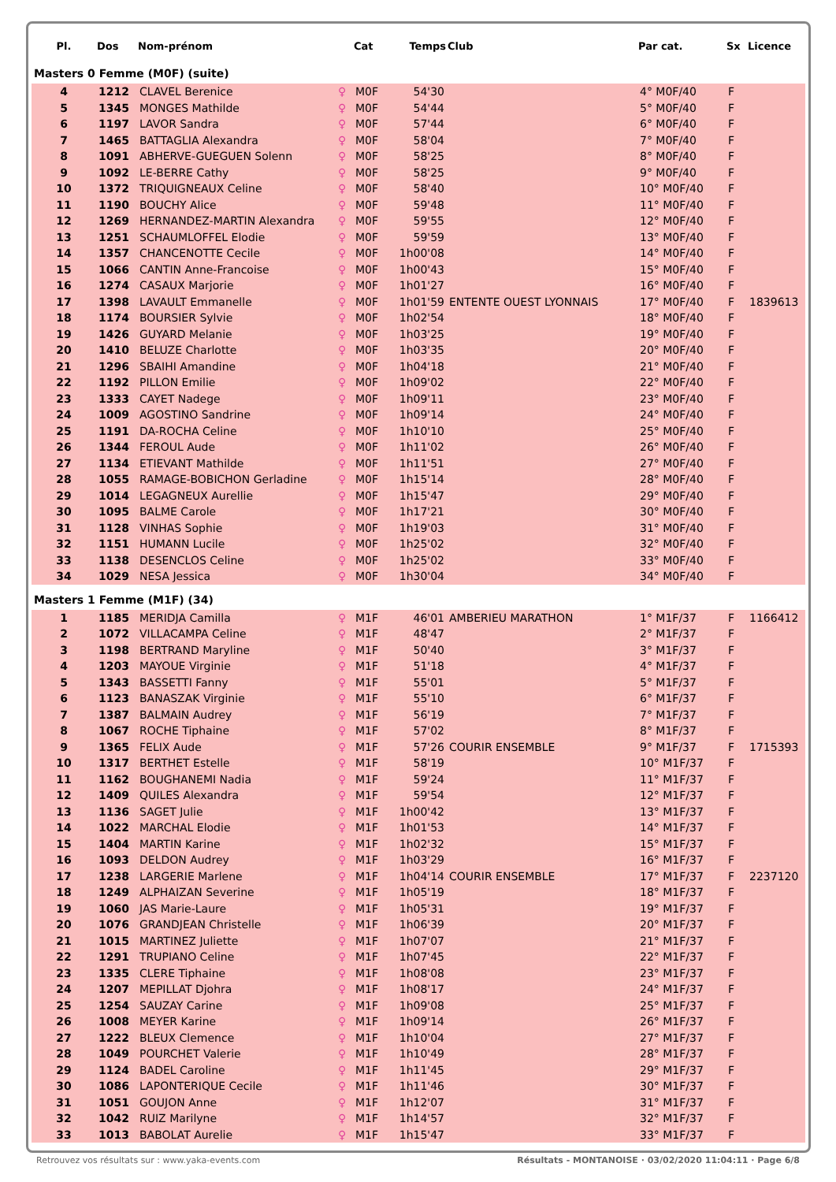| Pl. | Dos | Nom-prénom | | Cat | Temps | Club | Par cat. | Sx | Licence |
| --- | --- | --- | --- | --- | --- | --- | --- | --- | --- |
| Masters 0 Femme (M0F) (suite) | | | | | | | | | |
| 4 | 1212 | CLAVEL Berenice | ♀ | M0F | 54'30 | | 4° M0F/40 | F | |
| 5 | 1345 | MONGES Mathilde | ♀ | M0F | 54'44 | | 5° M0F/40 | F | |
| 6 | 1197 | LAVOR Sandra | ♀ | M0F | 57'44 | | 6° M0F/40 | F | |
| 7 | 1465 | BATTAGLIA Alexandra | ♀ | M0F | 58'04 | | 7° M0F/40 | F | |
| 8 | 1091 | ABHERVE-GUEGUEN Solenn | ♀ | M0F | 58'25 | | 8° M0F/40 | F | |
| 9 | 1092 | LE-BERRE Cathy | ♀ | M0F | 58'25 | | 9° M0F/40 | F | |
| 10 | 1372 | TRIQUIGNEAUX Celine | ♀ | M0F | 58'40 | | 10° M0F/40 | F | |
| 11 | 1190 | BOUCHY Alice | ♀ | M0F | 59'48 | | 11° M0F/40 | F | |
| 12 | 1269 | HERNANDEZ-MARTIN Alexandra | ♀ | M0F | 59'55 | | 12° M0F/40 | F | |
| 13 | 1251 | SCHAUMLOFFEL Elodie | ♀ | M0F | 59'59 | | 13° M0F/40 | F | |
| 14 | 1357 | CHANCENOTTE Cecile | ♀ | M0F | 1h00'08 | | 14° M0F/40 | F | |
| 15 | 1066 | CANTIN Anne-Francoise | ♀ | M0F | 1h00'43 | | 15° M0F/40 | F | |
| 16 | 1274 | CASAUX Marjorie | ♀ | M0F | 1h01'27 | | 16° M0F/40 | F | |
| 17 | 1398 | LAVAULT Emmanelle | ♀ | M0F | 1h01'59 | ENTENTE OUEST LYONNAIS | 17° M0F/40 | F | 1839613 |
| 18 | 1174 | BOURSIER Sylvie | ♀ | M0F | 1h02'54 | | 18° M0F/40 | F | |
| 19 | 1426 | GUYARD Melanie | ♀ | M0F | 1h03'25 | | 19° M0F/40 | F | |
| 20 | 1410 | BELUZE Charlotte | ♀ | M0F | 1h03'35 | | 20° M0F/40 | F | |
| 21 | 1296 | SBAIHI Amandine | ♀ | M0F | 1h04'18 | | 21° M0F/40 | F | |
| 22 | 1192 | PILLON Emilie | ♀ | M0F | 1h09'02 | | 22° M0F/40 | F | |
| 23 | 1333 | CAYET Nadege | ♀ | M0F | 1h09'11 | | 23° M0F/40 | F | |
| 24 | 1009 | AGOSTINO Sandrine | ♀ | M0F | 1h09'14 | | 24° M0F/40 | F | |
| 25 | 1191 | DA-ROCHA Celine | ♀ | M0F | 1h10'10 | | 25° M0F/40 | F | |
| 26 | 1344 | FEROUL Aude | ♀ | M0F | 1h11'02 | | 26° M0F/40 | F | |
| 27 | 1134 | ETIEVANT Mathilde | ♀ | M0F | 1h11'51 | | 27° M0F/40 | F | |
| 28 | 1055 | RAMAGE-BOBICHON Gerladine | ♀ | M0F | 1h15'14 | | 28° M0F/40 | F | |
| 29 | 1014 | LEGAGNEUX Aurellie | ♀ | M0F | 1h15'47 | | 29° M0F/40 | F | |
| 30 | 1095 | BALME Carole | ♀ | M0F | 1h17'21 | | 30° M0F/40 | F | |
| 31 | 1128 | VINHAS Sophie | ♀ | M0F | 1h19'03 | | 31° M0F/40 | F | |
| 32 | 1151 | HUMANN Lucile | ♀ | M0F | 1h25'02 | | 32° M0F/40 | F | |
| 33 | 1138 | DESENCLOS Celine | ♀ | M0F | 1h25'02 | | 33° M0F/40 | F | |
| 34 | 1029 | NESA Jessica | ♀ | M0F | 1h30'04 | | 34° M0F/40 | F | |
| Masters 1 Femme (M1F) (34) | | | | | | | | | |
| 1 | 1185 | MERIDJA Camilla | ♀ | M1F | 46'01 | AMBERIEU MARATHON | 1° M1F/37 | F | 1166412 |
| 2 | 1072 | VILLACAMPA Celine | ♀ | M1F | 48'47 | | 2° M1F/37 | F | |
| 3 | 1198 | BERTRAND Maryline | ♀ | M1F | 50'40 | | 3° M1F/37 | F | |
| 4 | 1203 | MAYOUE Virginie | ♀ | M1F | 51'18 | | 4° M1F/37 | F | |
| 5 | 1343 | BASSETTI Fanny | ♀ | M1F | 55'01 | | 5° M1F/37 | F | |
| 6 | 1123 | BANASZAK Virginie | ♀ | M1F | 55'10 | | 6° M1F/37 | F | |
| 7 | 1387 | BALMAIN Audrey | ♀ | M1F | 56'19 | | 7° M1F/37 | F | |
| 8 | 1067 | ROCHE Tiphaine | ♀ | M1F | 57'02 | | 8° M1F/37 | F | |
| 9 | 1365 | FELIX Aude | ♀ | M1F | 57'26 | COURIR ENSEMBLE | 9° M1F/37 | F | 1715393 |
| 10 | 1317 | BERTHET Estelle | ♀ | M1F | 58'19 | | 10° M1F/37 | F | |
| 11 | 1162 | BOUGHANEMI Nadia | ♀ | M1F | 59'24 | | 11° M1F/37 | F | |
| 12 | 1409 | QUILES Alexandra | ♀ | M1F | 59'54 | | 12° M1F/37 | F | |
| 13 | 1136 | SAGET Julie | ♀ | M1F | 1h00'42 | | 13° M1F/37 | F | |
| 14 | 1022 | MARCHAL Elodie | ♀ | M1F | 1h01'53 | | 14° M1F/37 | F | |
| 15 | 1404 | MARTIN Karine | ♀ | M1F | 1h02'32 | | 15° M1F/37 | F | |
| 16 | 1093 | DELDON Audrey | ♀ | M1F | 1h03'29 | | 16° M1F/37 | F | |
| 17 | 1238 | LARGERIE Marlene | ♀ | M1F | 1h04'14 | COURIR ENSEMBLE | 17° M1F/37 | F | 2237120 |
| 18 | 1249 | ALPHAIZAN Severine | ♀ | M1F | 1h05'19 | | 18° M1F/37 | F | |
| 19 | 1060 | JAS Marie-Laure | ♀ | M1F | 1h05'31 | | 19° M1F/37 | F | |
| 20 | 1076 | GRANDJEAN Christelle | ♀ | M1F | 1h06'39 | | 20° M1F/37 | F | |
| 21 | 1015 | MARTINEZ Juliette | ♀ | M1F | 1h07'07 | | 21° M1F/37 | F | |
| 22 | 1291 | TRUPIANO Celine | ♀ | M1F | 1h07'45 | | 22° M1F/37 | F | |
| 23 | 1335 | CLERE Tiphaine | ♀ | M1F | 1h08'08 | | 23° M1F/37 | F | |
| 24 | 1207 | MEPILLAT Djohra | ♀ | M1F | 1h08'17 | | 24° M1F/37 | F | |
| 25 | 1254 | SAUZAY Carine | ♀ | M1F | 1h09'08 | | 25° M1F/37 | F | |
| 26 | 1008 | MEYER Karine | ♀ | M1F | 1h09'14 | | 26° M1F/37 | F | |
| 27 | 1222 | BLEUX Clemence | ♀ | M1F | 1h10'04 | | 27° M1F/37 | F | |
| 28 | 1049 | POURCHET Valerie | ♀ | M1F | 1h10'49 | | 28° M1F/37 | F | |
| 29 | 1124 | BADEL Caroline | ♀ | M1F | 1h11'45 | | 29° M1F/37 | F | |
| 30 | 1086 | LAPONTERIQUE Cecile | ♀ | M1F | 1h11'46 | | 30° M1F/37 | F | |
| 31 | 1051 | GOUJON Anne | ♀ | M1F | 1h12'07 | | 31° M1F/37 | F | |
| 32 | 1042 | RUIZ Marilyne | ♀ | M1F | 1h14'57 | | 32° M1F/37 | F | |
| 33 | 1013 | BABOLAT Aurelie | ♀ | M1F | 1h15'47 | | 33° M1F/37 | F | |
Retrouvez vos résultats sur : www.yaka-events.com Résultats - MONTANOISE · 03/02/2020 11:04:11 · Page 6/8